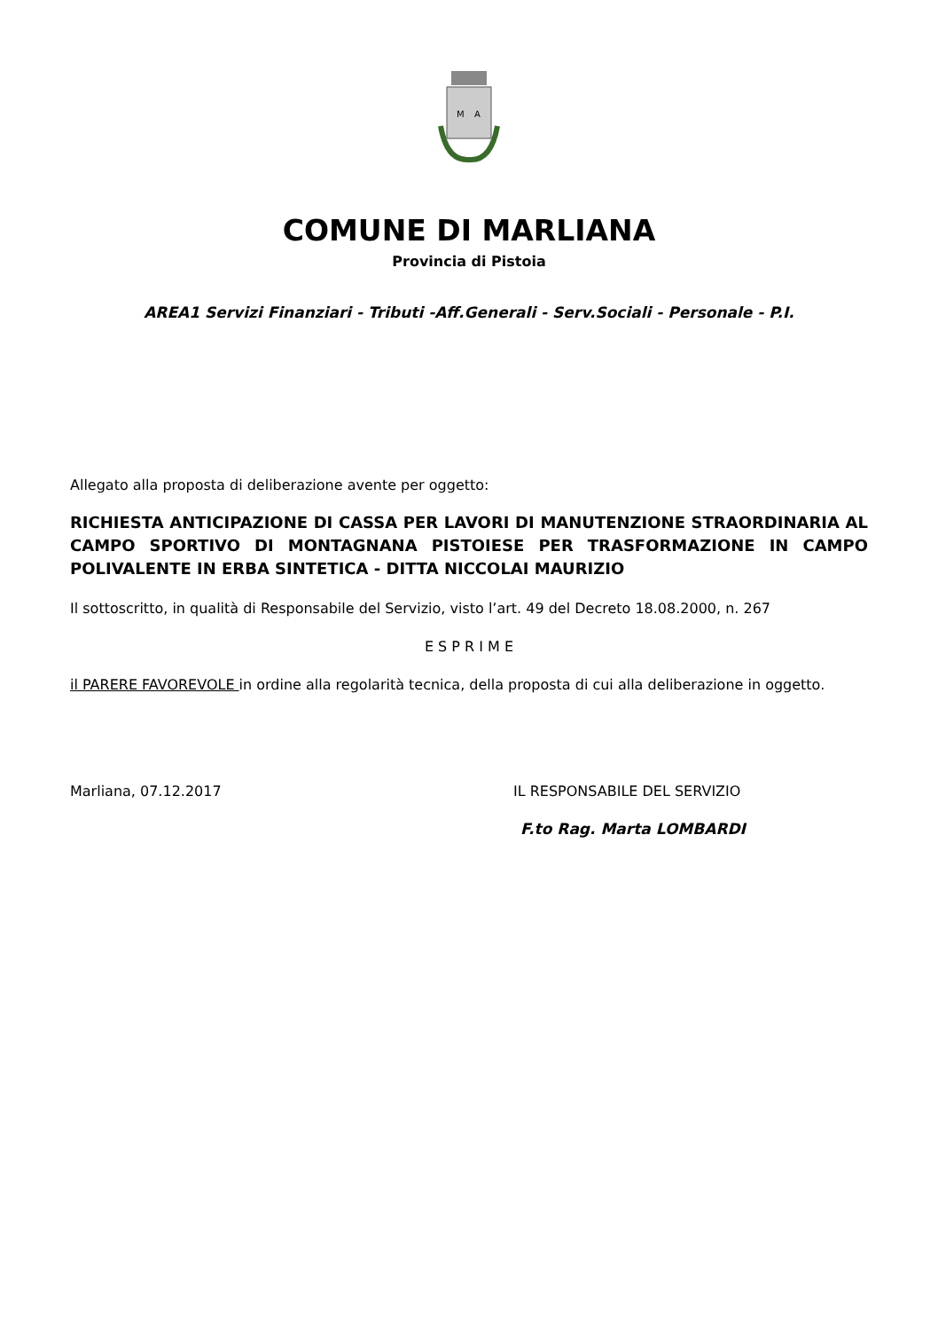M
A
COMUNE DI MARLIANA
Provincia di Pistoia
AREA1 Servizi Finanziari - Tributi -Aff.Generali - Serv.Sociali - Personale - P.I.
Allegato alla proposta di deliberazione avente per oggetto:
RICHIESTA ANTICIPAZIONE DI CASSA PER LAVORI DI MANUTENZIONE STRAORDINARIA AL CAMPO SPORTIVO DI MONTAGNANA PISTOIESE PER TRASFORMAZIONE IN CAMPO POLIVALENTE IN ERBA SINTETICA - DITTA NICCOLAI MAURIZIO
Il sottoscritto, in qualità di Responsabile del Servizio, visto l’art. 49 del Decreto 18.08.2000, n. 267
E S P R I M E
il PARERE FAVOREVOLE in ordine alla regolarità tecnica, della proposta di cui alla deliberazione in oggetto.
Marliana, 07.12.2017 IL RESPONSABILE DEL SERVIZIO
F.to Rag. Marta LOMBARDI